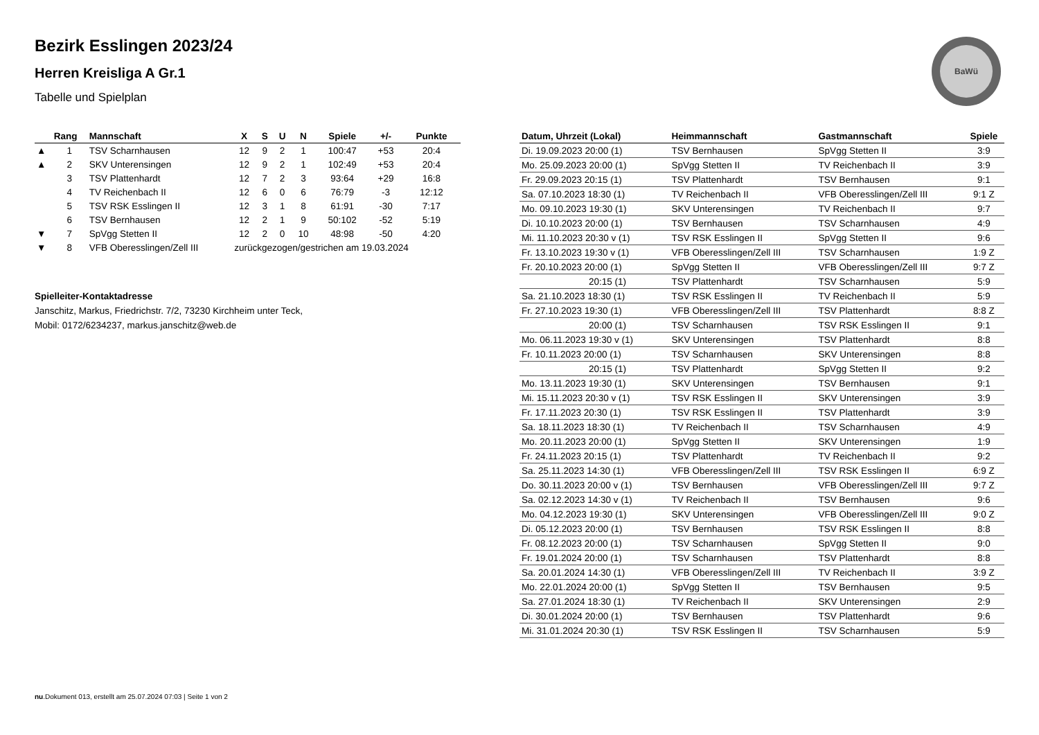BaWü
Bezirk Esslingen 2023/24
Herren Kreisliga A Gr.1
Tabelle und Spielplan
| | Rang | Mannschaft | X | S | U | N | Spiele | +/- | Punkte |
| --- | --- | --- | --- | --- | --- | --- | --- | --- | --- |
| ▲ | 1 | TSV Scharnhausen | 12 | 9 | 2 | 1 | 100:47 | +53 | 20:4 |
| ▲ | 2 | SKV Unterensingen | 12 | 9 | 2 | 1 | 102:49 | +53 | 20:4 |
| | 3 | TSV Plattenhardt | 12 | 7 | 2 | 3 | 93:64 | +29 | 16:8 |
| | 4 | TV Reichenbach II | 12 | 6 | 0 | 6 | 76:79 | -3 | 12:12 |
| | 5 | TSV RSK Esslingen II | 12 | 3 | 1 | 8 | 61:91 | -30 | 7:17 |
| | 6 | TSV Bernhausen | 12 | 2 | 1 | 9 | 50:102 | -52 | 5:19 |
| ▼ | 7 | SpVgg Stetten II | 12 | 2 | 0 | 10 | 48:98 | -50 | 4:20 |
| ▼ | 8 | VFB Oberesslingen/Zell III | zurückgezogen/gestrichen am 19.03.2024 | | | | | | |
Spielleiter-Kontaktadresse
Janschitz, Markus, Friedrichstr. 7/2, 73230 Kirchheim unter Teck,
Mobil: 0172/6234237, markus.janschitz@web.de
| Datum, Uhrzeit (Lokal) | Heimmannschaft | Gastmannschaft | Spiele |
| --- | --- | --- | --- |
| Di. 19.09.2023 20:00 (1) | TSV Bernhausen | SpVgg Stetten II | 3:9 |
| Mo. 25.09.2023 20:00 (1) | SpVgg Stetten II | TV Reichenbach II | 3:9 |
| Fr. 29.09.2023 20:15 (1) | TSV Plattenhardt | TSV Bernhausen | 9:1 |
| Sa. 07.10.2023 18:30 (1) | TV Reichenbach II | VFB Oberesslingen/Zell III | 9:1 Z |
| Mo. 09.10.2023 19:30 (1) | SKV Unterensingen | TV Reichenbach II | 9:7 |
| Di. 10.10.2023 20:00 (1) | TSV Bernhausen | TSV Scharnhausen | 4:9 |
| Mi. 11.10.2023 20:30 v (1) | TSV RSK Esslingen II | SpVgg Stetten II | 9:6 |
| Fr. 13.10.2023 19:30 v (1) | VFB Oberesslingen/Zell III | TSV Scharnhausen | 1:9 Z |
| Fr. 20.10.2023 20:00 (1) | SpVgg Stetten II | VFB Oberesslingen/Zell III | 9:7 Z |
| 20:15 (1) | TSV Plattenhardt | TSV Scharnhausen | 5:9 |
| Sa. 21.10.2023 18:30 (1) | TSV RSK Esslingen II | TV Reichenbach II | 5:9 |
| Fr. 27.10.2023 19:30 (1) | VFB Oberesslingen/Zell III | TSV Plattenhardt | 8:8 Z |
| 20:00 (1) | TSV Scharnhausen | TSV RSK Esslingen II | 9:1 |
| Mo. 06.11.2023 19:30 v (1) | SKV Unterensingen | TSV Plattenhardt | 8:8 |
| Fr. 10.11.2023 20:00 (1) | TSV Scharnhausen | SKV Unterensingen | 8:8 |
| 20:15 (1) | TSV Plattenhardt | SpVgg Stetten II | 9:2 |
| Mo. 13.11.2023 19:30 (1) | SKV Unterensingen | TSV Bernhausen | 9:1 |
| Mi. 15.11.2023 20:30 v (1) | TSV RSK Esslingen II | SKV Unterensingen | 3:9 |
| Fr. 17.11.2023 20:30 (1) | TSV RSK Esslingen II | TSV Plattenhardt | 3:9 |
| Sa. 18.11.2023 18:30 (1) | TV Reichenbach II | TSV Scharnhausen | 4:9 |
| Mo. 20.11.2023 20:00 (1) | SpVgg Stetten II | SKV Unterensingen | 1:9 |
| Fr. 24.11.2023 20:15 (1) | TSV Plattenhardt | TV Reichenbach II | 9:2 |
| Sa. 25.11.2023 14:30 (1) | VFB Oberesslingen/Zell III | TSV RSK Esslingen II | 6:9 Z |
| Do. 30.11.2023 20:00 v (1) | TSV Bernhausen | VFB Oberesslingen/Zell III | 9:7 Z |
| Sa. 02.12.2023 14:30 v (1) | TV Reichenbach II | TSV Bernhausen | 9:6 |
| Mo. 04.12.2023 19:30 (1) | SKV Unterensingen | VFB Oberesslingen/Zell III | 9:0 Z |
| Di. 05.12.2023 20:00 (1) | TSV Bernhausen | TSV RSK Esslingen II | 8:8 |
| Fr. 08.12.2023 20:00 (1) | TSV Scharnhausen | SpVgg Stetten II | 9:0 |
| Fr. 19.01.2024 20:00 (1) | TSV Scharnhausen | TSV Plattenhardt | 8:8 |
| Sa. 20.01.2024 14:30 (1) | VFB Oberesslingen/Zell III | TV Reichenbach II | 3:9 Z |
| Mo. 22.01.2024 20:00 (1) | SpVgg Stetten II | TSV Bernhausen | 9:5 |
| Sa. 27.01.2024 18:30 (1) | TV Reichenbach II | SKV Unterensingen | 2:9 |
| Di. 30.01.2024 20:00 (1) | TSV Bernhausen | TSV Plattenhardt | 9:6 |
| Mi. 31.01.2024 20:30 (1) | TSV RSK Esslingen II | TSV Scharnhausen | 5:9 |
nu.Dokument 013, erstellt am 25.07.2024 07:03 | Seite 1 von 2